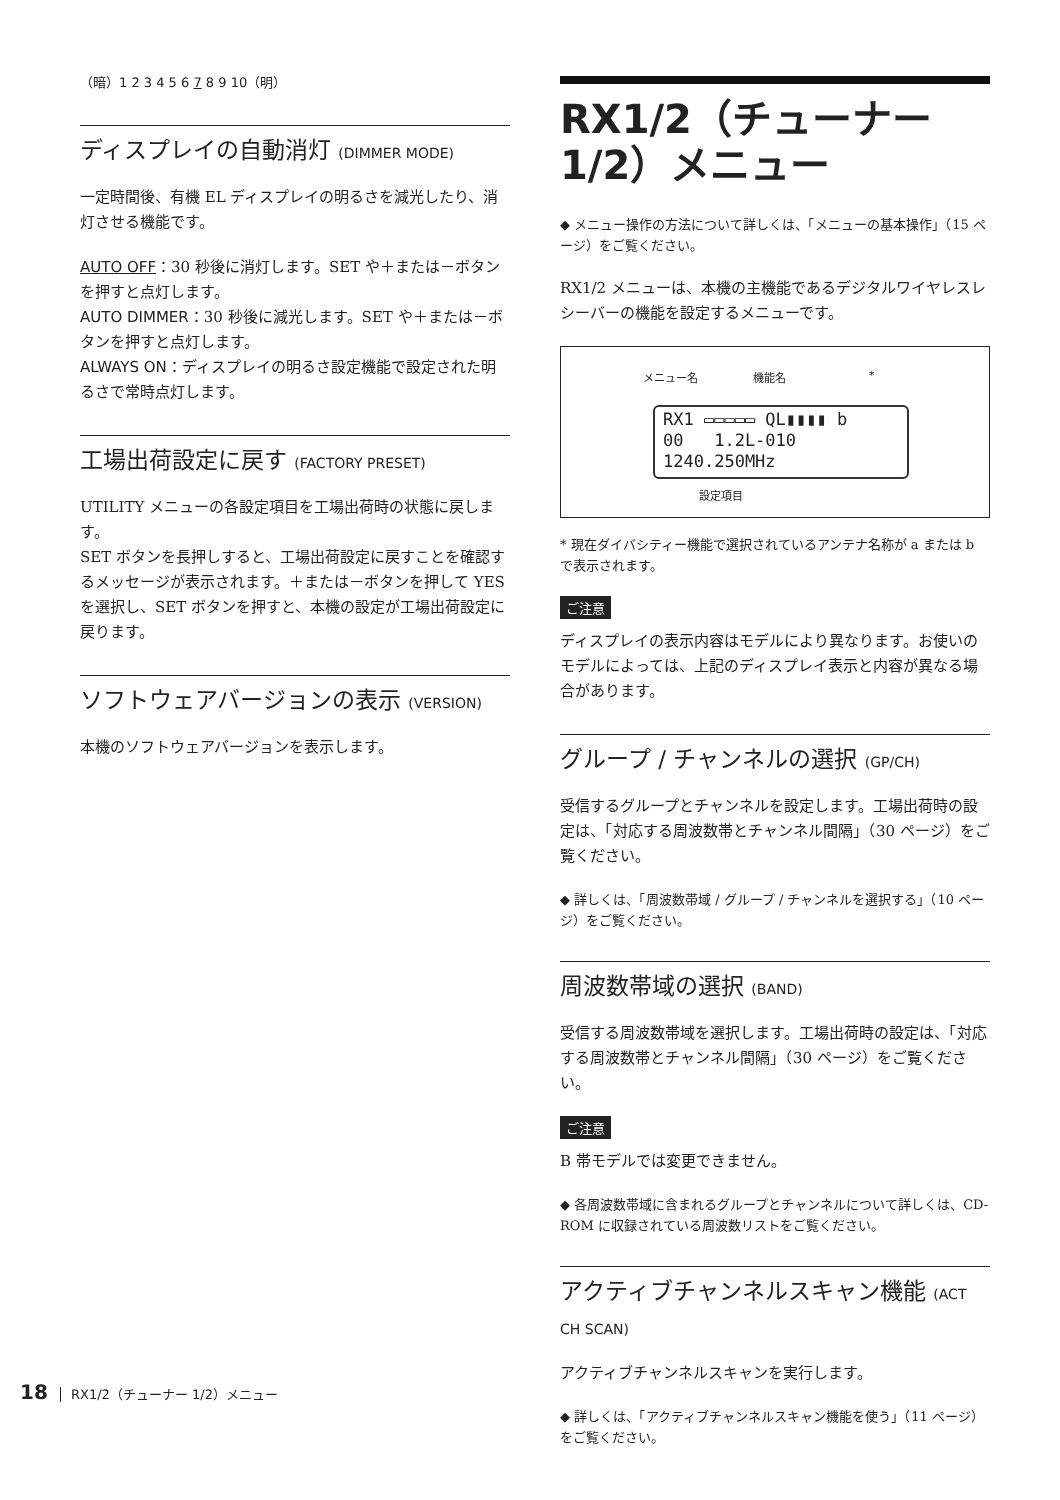（暗）1 2 3 4 5 6 7 8 9 10（明）
ディスプレイの自動消灯 (DIMMER MODE)
一定時間後、有機 EL ディスプレイの明るさを減光したり、消灯させる機能です。
AUTO OFF：30 秒後に消灯します。SET や＋または－ボタンを押すと点灯します。
AUTO DIMMER：30 秒後に減光します。SET や＋または－ボタンを押すと点灯します。
ALWAYS ON：ディスプレイの明るさ設定機能で設定された明るさで常時点灯します。
工場出荷設定に戻す (FACTORY PRESET)
UTILITY メニューの各設定項目を工場出荷時の状態に戻します。
SET ボタンを長押しすると、工場出荷設定に戻すことを確認するメッセージが表示されます。＋または－ボタンを押して YES を選択し、SET ボタンを押すと、本機の設定が工場出荷設定に戻ります。
ソフトウェアバージョンの表示 (VERSION)
本機のソフトウェアバージョンを表示します。
RX1/2（チューナー 1/2）メニュー
◆ メニュー操作の方法について詳しくは、「メニューの基本操作」（15 ページ）をご覧ください。
RX1/2 メニューは、本機の主機能であるデジタルワイヤレスレシーバーの機能を設定するメニューです。
メニュー名 機能名 *
RX1 ▭▭▭▭▭ QL▮▮▮▮ b
00 1.2L-010
1240.250MHz
設定項目
* 現在ダイバシティー機能で選択されているアンテナ名称が a または b で表示されます。
ご注意
ディスプレイの表示内容はモデルにより異なります。お使いのモデルによっては、上記のディスプレイ表示と内容が異なる場合があります。
グループ / チャンネルの選択 (GP/CH)
受信するグループとチャンネルを設定します。工場出荷時の設定は、「対応する周波数帯とチャンネル間隔」（30 ページ）をご覧ください。
◆ 詳しくは、「周波数帯域 / グループ / チャンネルを選択する」（10 ページ）をご覧ください。
周波数帯域の選択 (BAND)
受信する周波数帯域を選択します。工場出荷時の設定は、「対応する周波数帯とチャンネル間隔」（30 ページ）をご覧ください。
ご注意
B 帯モデルでは変更できません。
◆ 各周波数帯域に含まれるグループとチャンネルについて詳しくは、CD-ROM に収録されている周波数リストをご覧ください。
アクティブチャンネルスキャン機能 (ACT CH SCAN)
アクティブチャンネルスキャンを実行します。
◆ 詳しくは、「アクティブチャンネルスキャン機能を使う」（11 ページ）をご覧ください。
18 RX1/2（チューナー 1/2）メニュー